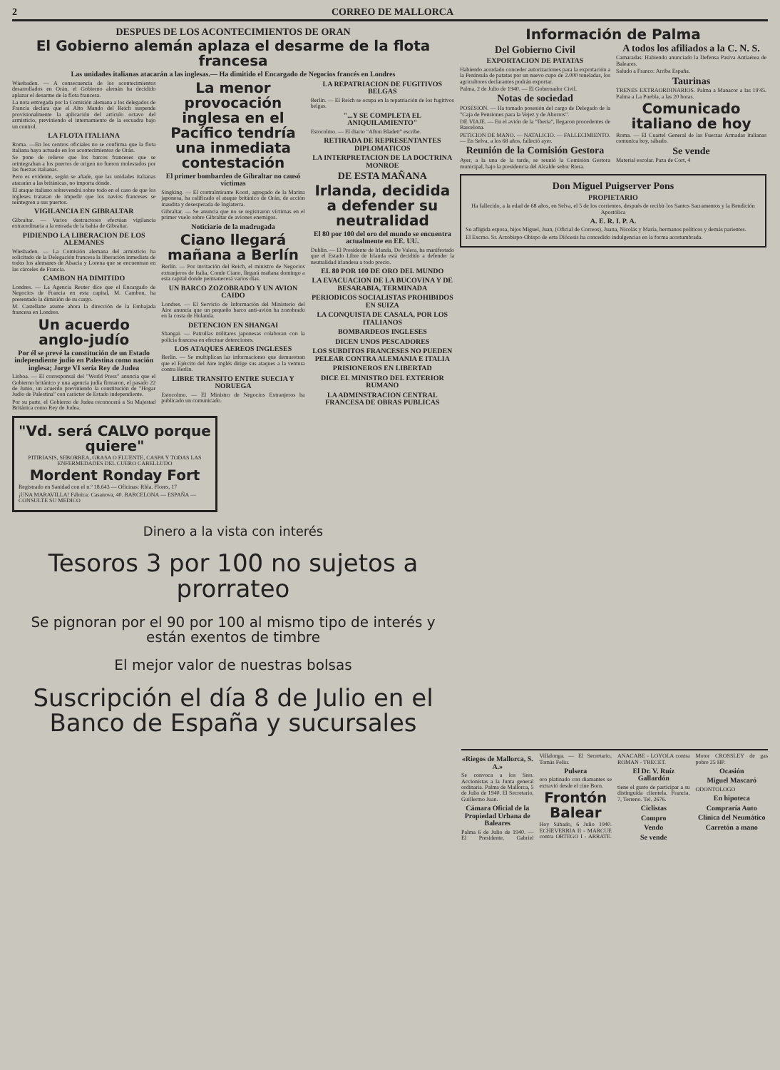2 CORREO DE MALLORCA
DESPUES DE LOS ACONTECIMIENTOS DE ORAN
El Gobierno alemán aplaza el desarme de la flota francesa
Las unidades italianas atacarán a las inglesas.— Ha dimitido el Encargado de Negocios francés en Londres
Wiesbaden. — A consecuencia de los acontecimientos desarrollados en Orán, el Gobierno alemán ha decidido aplazar el desarme de la flota francesa.
La nota entregada por la Comisión alemana a los delegados de Francia declara que el Alto Mando del Reich suspende provisionalmente la aplicación del artículo octavo del armisticio, previniendo el internamiento de la escuadra bajo un control.
LA FLOTA ITALIANA
Roma. —En los centros oficiales no se confirma que la flota italiana haya actuado en los acontecimientos de Orán.
Se pone de relieve que los barcos franceses que se reintegraban a los puertos de origen no fueron molestados por las fuerzas italianas.
Pero es evidente, según se añade, que las unidades italianas atacarán a las británicas, no importa dónde.
El ataque italiano sobrevendrá sobre todo en el caso de que los ingleses trataran de impedir que los navíos franceses se reintegren a sus puertos.
VIGILANCIA EN GIBRALTAR
Gibraltar. — Varios destructores efectúan vigilancia extraordinaria a la entrada de la bahía de Gibraltar.
PIDIENDO LA LIBERACION DE LOS ALEMANES
Wiesbaden. — La Comisión alemana del armisticio ha solicitado de la Delegación francesa la liberación inmediata de todos los alemanes de Alsacia y Lorena que se encuentran en las cárceles de Francia.
CAMBON HA DIMITIDO
Londres. — La Agencia Reuter dice que el Encargado de Negocios de Francia en esta capital, M. Cambon, ha presentado la dimisión de su cargo.
M. Castellane asume ahora la dirección de la Embajada francesa en Londres.
Un acuerdo anglo-judío
Por él se prevé la constitución de un Estado independiente judío en Palestina como nación inglesa; Jorge VI sería Rey de Judea
Lisboa. — El corresponsal del "World Press" anuncia que el Gobierno británico y una agencia judía firmaron, el pasado 22 de Junio, un acuerdo previniendo la constitución de "Hogar Judío de Palestina" con carácter de Estado independiente.
Por su parte, el Gobierno de Judea reconocerá a Su Majestad Británica como Rey de Judea.
La menor provocación inglesa en el Pacífico tendría una inmediata contestación
El primer bombardeo de Gibraltar no causó víctimas
Singking. — El contralmirante Koori, agregado de la Marina japonesa, ha calificado el ataque británico de Orán, de acción inaudita y desesperada de Inglaterra.
Gibraltar. — Se anuncia que no se registraron víctimas en el primer vuelo sobre Gibraltar de aviones enemigos.
Noticiario de la madrugada
Ciano llegará mañana a Berlín
Berlín. — Por invitación del Reich, el ministro de Negocios extranjeros de Italia, Conde Ciano, llegará mañana domingo a esta capital donde permanecerá varios días.
UN BARCO ZOZOBRADO Y UN AVION CAIDO
Londres. — El Servicio de Información del Ministerio del Aire anuncia que un pequeño barco anti-avión ha zozobrado en la costa de Holanda.
DETENCION EN SHANGAI
Shangai. — Patrullas militares japonesas colaboran con la policía francesa en efectuar detenciones.
LOS ATAQUES AEREOS INGLESES
Berlín. — Se multiplican las informaciones que demuestran que el Ejército del Aire inglés dirige sus ataques a la ventura contra Berlín.
LIBRE TRANSITO ENTRE SUECIA Y NORUEGA
Estocolmo. — El Ministro de Negocios Extranjeros ha publicado un comunicado.
LA REPATRIACION DE FUGITIVOS BELGAS
Berlín. — El Reich se ocupa en la repatriación de los fugitivos belgas.
"...Y SE COMPLETA EL ANIQUILAMIENTO"
Estocolmo. — El diario "Afton Bladett" escribe.
RETIRADA DE REPRESENTANTES DIPLOMATICOS
LA INTERPRETACION DE LA DOCTRINA MONROE
DE ESTA MAÑANA
Irlanda, decidida a defender su neutralidad
El 80 por 100 del oro del mundo se encuentra actualmente en EE. UU.
Dublín. — El Presidente de Irlanda, De Valera, ha manifestado que el Estado Libre de Irlanda está decidido a defender la neutralidad irlandesa a todo precio.
EL 80 POR 100 DE ORO DEL MUNDO
LA EVACUACION DE LA BUCOVINA Y DE BESARABIA, TERMINADA
PERIODICOS SOCIALISTAS PROHIBIDOS EN SUIZA
LA CONQUISTA DE CASALA, POR LOS ITALIANOS
BOMBARDEOS INGLESES
DICEN UNOS PESCADORES
LOS SUBDITOS FRANCESES NO PUEDEN PELEAR CONTRA ALEMANIA E ITALIA
PRISIONEROS EN LIBERTAD
DICE EL MINISTRO DEL EXTERIOR RUMANO
LA ADMINSTRACION CENTRAL FRANCESA DE OBRAS PUBLICAS
"Vd. será CALVO porque quiere"
PITIRIASIS, SEBORREA, GRASA O FLUENTE, CASPA Y TODAS LAS ENFERMEDADES DEL CUERO CABELLUDO
Mordent Ronday Fort
Registrado en Sanidad con el n.º 18.643 — Oficinas: Rbla. Flores, 17
¡UNA MARAVILLA! Fábrica: Casanova, 40. BARCELONA — ESPAÑA — CONSULTE SU MEDICO
Dinero a la vista con interés
Tesoros 3 por 100 no sujetos a prorrateo
Se pignoran por el 90 por 100 al mismo tipo de interés y están exentos de timbre
El mejor valor de nuestras bolsas
Suscripción el día 8 de Julio en el Banco de España y sucursales
Información de Palma
Del Gobierno Civil
EXPORTACION DE PATATAS
Habiendo acordado conceder autorizaciones para la exportación a la Península de patatas por un nuevo cupo de 2.000 toneladas, los agricultores declarantes podrán exportar.
Palma, 2 de Julio de 1940. — El Gobernador Civil.
Notas de sociedad
POSESION. — Ha tomado posesión del cargo de Delegado de la "Caja de Pensiones para la Vejez y de Ahorros".
DE VIAJE. — En el avión de la "Iberia", llegaron procedentes de Barcelona.
PETICION DE MANO. — NATALICIO. — FALLECIMIENTO. — En Selva, a los 68 años, falleció ayer.
Reunión de la Comisión Gestora
Ayer, a la una de la tarde, se reunió la Comisión Gestora municipal, bajo la presidencia del Alcalde señor Riera.
A todos los afiliados a la C. N. S.
Camaradas: Habiendo anunciado la Defensa Pasiva Antiaérea de Baleares.
Saludo a Franco: Arriba España.
Taurinas
TRENES EXTRAORDINARIOS. Palma a Manacor a las 19'45. Palma a La Puebla, a las 20 horas.
Comunicado italiano de hoy
Roma. — El Cuartel General de las Fuerzas Armadas italianas comunica hoy, sábado.
Se vende
Material escolar. Paza de Cort, 4
Don Miguel Puigserver Pons
PROPIETARIO
Ha fallecido, a la edad de 68 años, en Selva, el 5 de los corrientes, después de recibir los Santos Sacramentos y la Bendición Apostólica
A. E. R. I. P. A.
Su afligida esposa, hijos Miguel, Juan, (Oficial de Correos), Juana, Nicolás y María, hermanos políticos y demás parientes.
El Excmo. Sr. Arzobispo-Obispo de esta Diócesis ha concedido indulgencias en la forma acostumbrada.
«Riegos de Mallorca, S. A.»
Se convoca a los Sres. Accionistas a la Junta general ordinaria. Palma de Mallorca, 5 de Julio de 1940. El Secretario, Guillermo Juan.
Cámara Oficial de la Propiedad Urbana de Baleares
Palma 6 de Julio de 1940. — El Presidente, Gabriel Villalonga. — El Secretario, Tomás Feliu.
Pulsera
oro platinado con diamantes se extravió desde el cine Born.
Frontón Balear
Hoy Sábado, 6 Julio 1940. ECHEVERRIA II - MARCUE contra ORTEGO I - ARRATE. ANACABE - LOYOLA contra ROMAN - TRECET.
El Dr. V. Ruíz Gallardón
tiene el gusto de participar a su distinguida clientela. Francia, 7, Terreno. Tel. 2676.
Ciclistas
Compro
Vendo
Se vende
Motor CROSSLEY de gas pobre 25 HP.
Ocasión
Miguel Mascaró
ODONTOLOGO
En hipoteca
Compraría Auto
Clínica del Neumático
Carretón a mano